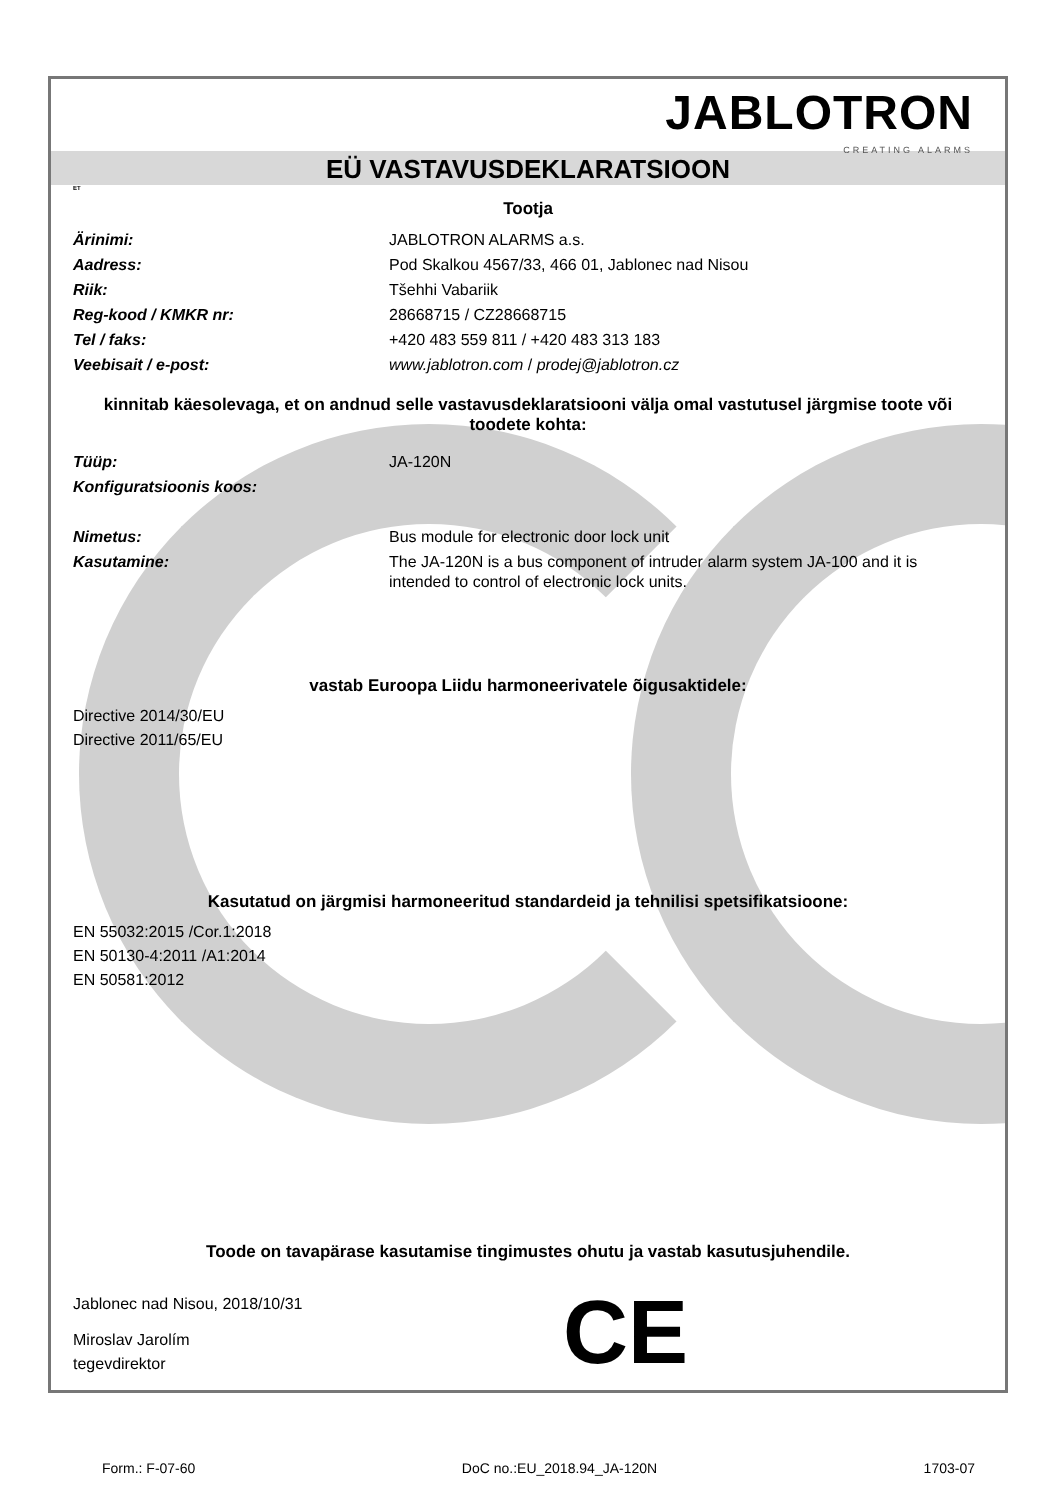JABLOTRON
CREATING ALARMS
EÜ VASTAVUSDEKLARATSIOON
ET
Tootja
Ärinimi: JABLOTRON ALARMS a.s.
Aadress: Pod Skalkou 4567/33, 466 01, Jablonec nad Nisou
Riik: Tšehhi Vabariik
Reg-kood / KMKR nr: 28668715 / CZ28668715
Tel / faks: +420 483 559 811 / +420 483 313 183
Veebisait / e-post: www.jablotron.com / prodej@jablotron.cz
kinnitab käesolevaga, et on andnud selle vastavusdeklaratsiooni välja omal vastutusel järgmise toote või toodete kohta:
Tüüp: JA-120N
Konfiguratsioonis koos:
Nimetus: Bus module for electronic door lock unit
Kasutamine:
The JA-120N is a bus component of intruder alarm system JA-100 and it is intended to control of electronic lock units.
vastab Euroopa Liidu harmoneerivatele õigusaktidele:
Directive 2014/30/EU
Directive 2011/65/EU
Kasutatud on järgmisi harmoneeritud standardeid ja tehnilisi spetsifikatsioone:
EN 55032:2015 /Cor.1:2018
EN 50130-4:2011 /A1:2014
EN 50581:2012
Toode on tavapärase kasutamise tingimustes ohutu ja vastab kasutusjuhendile.
Jablonec nad Nisou, 2018/10/31
Miroslav Jarolím
tegevdirektor
CE
Form.: F-07-60 DoC no.:EU_2018.94_JA-120N 1703-07